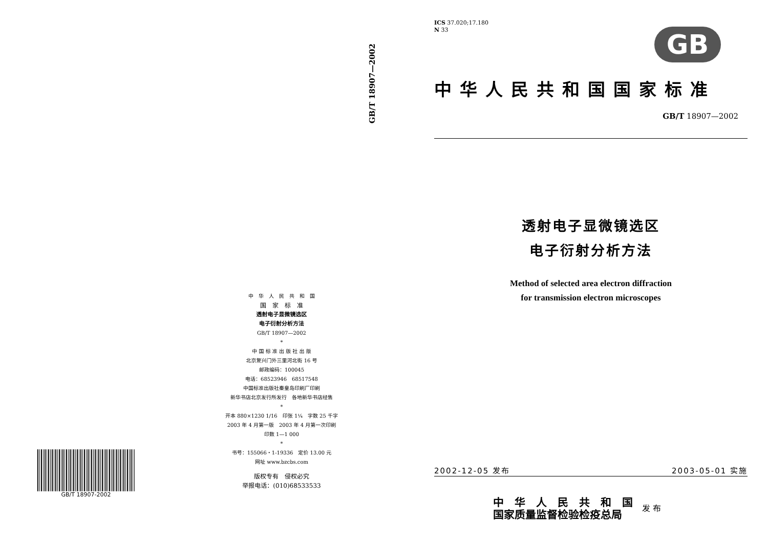GB/T 18907—2002
中　华　人　民　共　和　国
国　家　标　准
透射电子显微镜选区
电子衍射分析方法
GB/T 18907—2002
*
中 国 标 准 出 版 社 出 版
北京复兴门外三里河北街 16 号
邮政编码：100045
电话：68523946　68517548
中国标准出版社秦皇岛印刷厂印刷
新华书店北京发行所发行　各地新华书店经售
*
开本 880×1230 1/16　印张 1¼　字数 25 千字
2003 年 4 月第一版　2003 年 4 月第一次印刷
印数 1—1 000
*
书号：155066・1-19336　定价 13.00 元
网址 www.bzcbs.com
版权专有　侵权必究
举报电话：(010)68533533
GB/T 18907-2002
ICS 37.020;17.180
N 33
GB
中华人民共和国国家标准
GB/T 18907—2002
透射电子显微镜选区
电子衍射分析方法
Method of selected area electron diffraction
for transmission electron microscopes
2002-12-05 发布 2003-05-01 实施
中　华　人　民　共　和　国
国家质量监督检验检疫总局
发 布